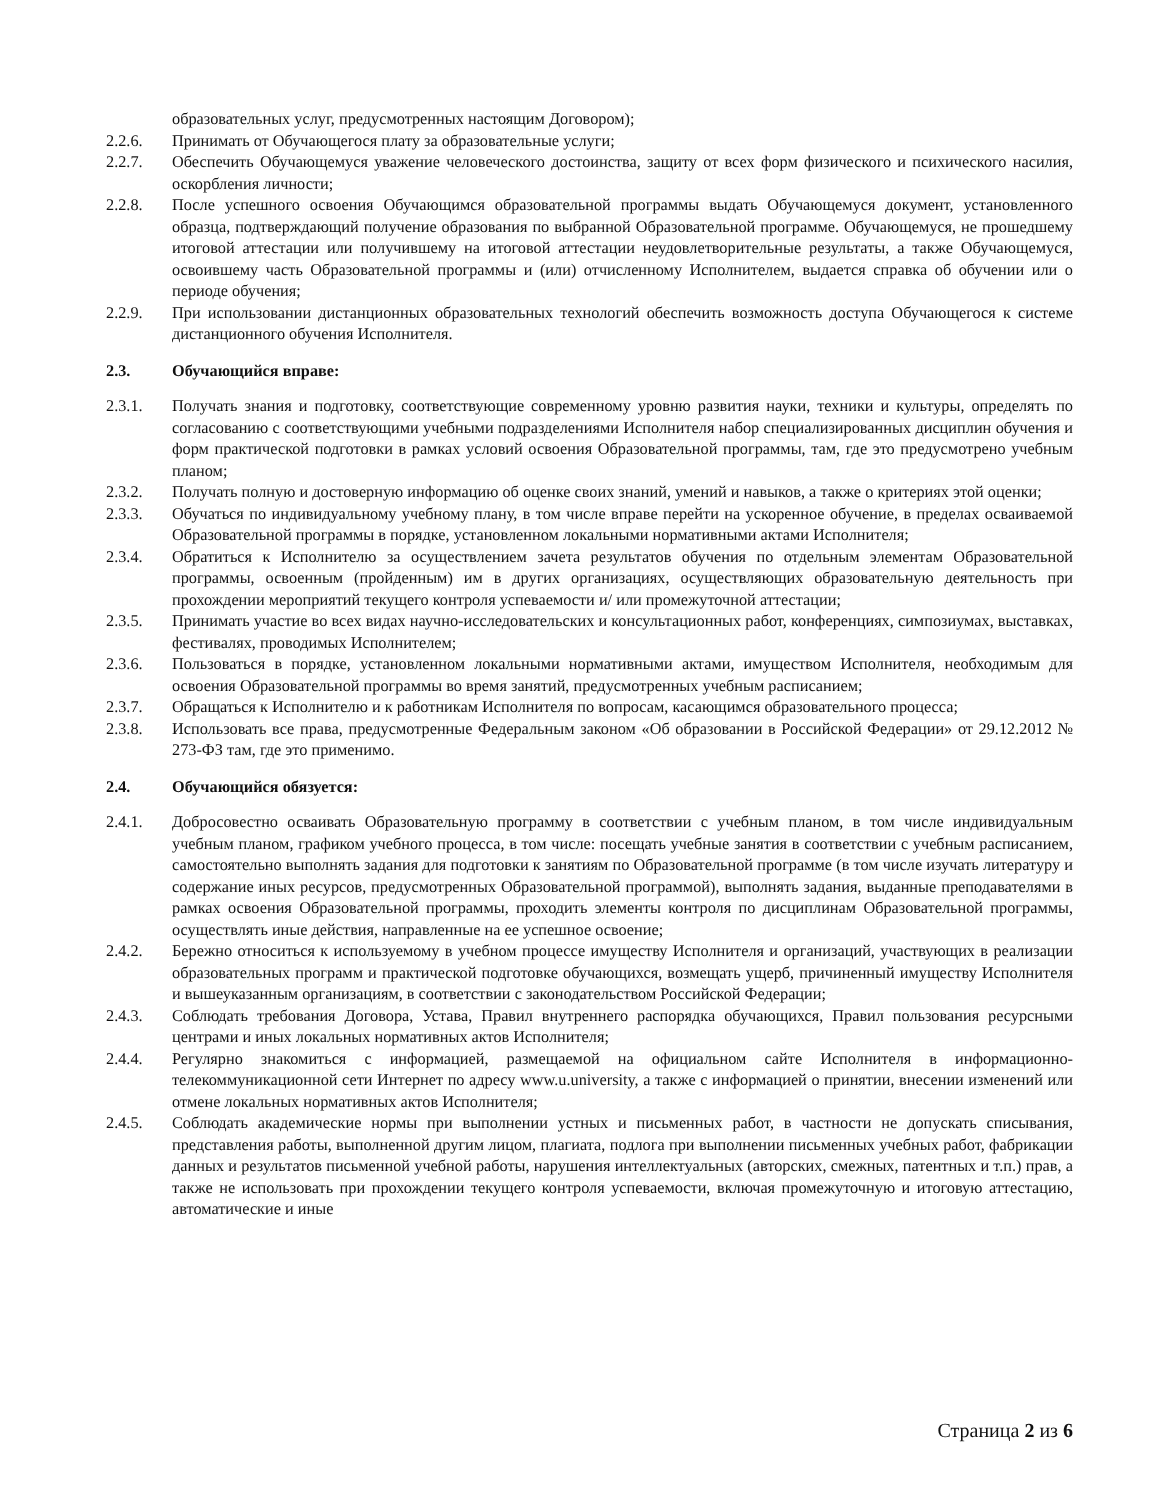образовательных услуг, предусмотренных настоящим Договором);
2.2.6. Принимать от Обучающегося плату за образовательные услуги;
2.2.7. Обеспечить Обучающемуся уважение человеческого достоинства, защиту от всех форм физического и психического насилия, оскорбления личности;
2.2.8. После успешного освоения Обучающимся образовательной программы выдать Обучающемуся документ, установленного образца, подтверждающий получение образования по выбранной Образовательной программе. Обучающемуся, не прошедшему итоговой аттестации или получившему на итоговой аттестации неудовлетворительные результаты, а также Обучающемуся, освоившему часть Образовательной программы и (или) отчисленному Исполнителем, выдается справка об обучении или о периоде обучения;
2.2.9. При использовании дистанционных образовательных технологий обеспечить возможность доступа Обучающегося к системе дистанционного обучения Исполнителя.
2.3. Обучающийся вправе:
2.3.1. Получать знания и подготовку, соответствующие современному уровню развития науки, техники и культуры, определять по согласованию с соответствующими учебными подразделениями Исполнителя набор специализированных дисциплин обучения и форм практической подготовки в рамках условий освоения Образовательной программы, там, где это предусмотрено учебным планом;
2.3.2. Получать полную и достоверную информацию об оценке своих знаний, умений и навыков, а также о критериях этой оценки;
2.3.3. Обучаться по индивидуальному учебному плану, в том числе вправе перейти на ускоренное обучение, в пределах осваиваемой Образовательной программы в порядке, установленном локальными нормативными актами Исполнителя;
2.3.4. Обратиться к Исполнителю за осуществлением зачета результатов обучения по отдельным элементам Образовательной программы, освоенным (пройденным) им в других организациях, осуществляющих образовательную деятельность при прохождении мероприятий текущего контроля успеваемости и/ или промежуточной аттестации;
2.3.5. Принимать участие во всех видах научно-исследовательских и консультационных работ, конференциях, симпозиумах, выставках, фестивалях, проводимых Исполнителем;
2.3.6. Пользоваться в порядке, установленном локальными нормативными актами, имуществом Исполнителя, необходимым для освоения Образовательной программы во время занятий, предусмотренных учебным расписанием;
2.3.7. Обращаться к Исполнителю и к работникам Исполнителя по вопросам, касающимся образовательного процесса;
2.3.8. Использовать все права, предусмотренные Федеральным законом «Об образовании в Российской Федерации» от 29.12.2012 № 273-ФЗ там, где это применимо.
2.4. Обучающийся обязуется:
2.4.1. Добросовестно осваивать Образовательную программу в соответствии с учебным планом, в том числе индивидуальным учебным планом, графиком учебного процесса, в том числе: посещать учебные занятия в соответствии с учебным расписанием, самостоятельно выполнять задания для подготовки к занятиям по Образовательной программе (в том числе изучать литературу и содержание иных ресурсов, предусмотренных Образовательной программой), выполнять задания, выданные преподавателями в рамках освоения Образовательной программы, проходить элементы контроля по дисциплинам Образовательной программы, осуществлять иные действия, направленные на ее успешное освоение;
2.4.2. Бережно относиться к используемому в учебном процессе имуществу Исполнителя и организаций, участвующих в реализации образовательных программ и практической подготовке обучающихся, возмещать ущерб, причиненный имуществу Исполнителя и вышеуказанным организациям, в соответствии с законодательством Российской Федерации;
2.4.3. Соблюдать требования Договора, Устава, Правил внутреннего распорядка обучающихся, Правил пользования ресурсными центрами и иных локальных нормативных актов Исполнителя;
2.4.4. Регулярно знакомиться с информацией, размещаемой на официальном сайте Исполнителя в информационно-телекоммуникационной сети Интернет по адресу www.u.university, а также с информацией о принятии, внесении изменений или отмене локальных нормативных актов Исполнителя;
2.4.5. Соблюдать академические нормы при выполнении устных и письменных работ, в частности не допускать списывания, представления работы, выполненной другим лицом, плагиата, подлога при выполнении письменных учебных работ, фабрикации данных и результатов письменной учебной работы, нарушения интеллектуальных (авторских, смежных, патентных и т.п.) прав, а также не использовать при прохождении текущего контроля успеваемости, включая промежуточную и итоговую аттестацию, автоматические и иные
Страница 2 из 6